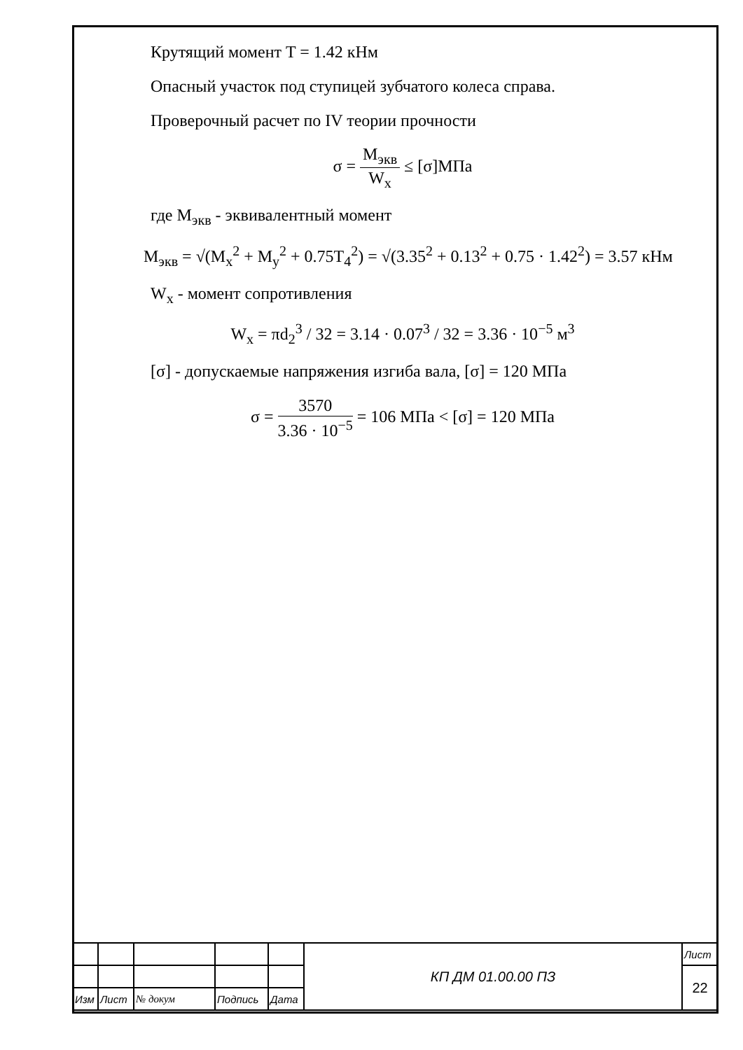Крутящий момент T = 1.42 кНм
Опасный участок под ступицей зубчатого колеса справа.
Проверочный расчет по IV теории прочности
σ = M<sub>экв</sub> W<sub>x</sub> ≤ [σ]МПа
где M<sub>экв</sub> - эквивалентный момент
M<sub>экв</sub> = √(M<sub>x</sub><sup>2</sup> + M<sub>y</sub><sup>2</sup> + 0.75T<sub>4</sub><sup>2</sup>) = √(3.35<sup>2</sup> + 0.13<sup>2</sup> + 0.75 · 1.42<sup>2</sup>) = 3.57 кНм
W<sub>x</sub> - момент сопротивления
W<sub>x</sub> = πd<sub>2</sub><sup>3</sup> / 32 = 3.14 · 0.07<sup>3</sup> / 32 = 3.36 · 10<sup>−5</sup> м<sup>3</sup>
[σ] - допускаемые напряжения изгиба вала, [σ] = 120 МПа
σ = 3570 3.36 · 10<sup>−5</sup> = 106 МПа < [σ] = 120 МПа
| | | | | | КП ДМ 01.00.00 ПЗ | Лист |
| | | | | | | 22 |
| Изм | Лист | № докум | Подпись | Дата | | |